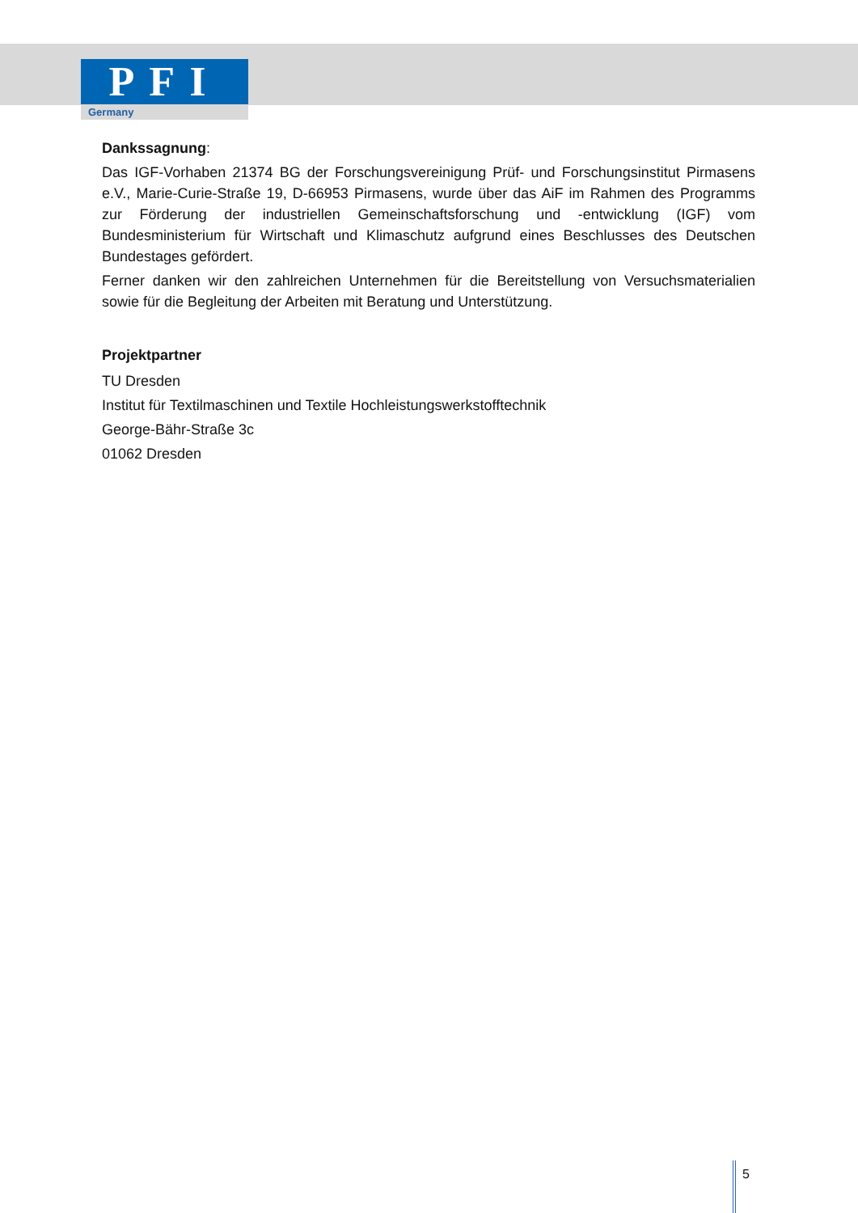PFI
Germany
Dankssagnung:
Das IGF-Vorhaben 21374 BG der Forschungsvereinigung Prüf- und Forschungsinstitut Pirmasens e.V., Marie-Curie-Straße 19, D-66953 Pirmasens, wurde über das AiF im Rahmen des Programms zur Förderung der industriellen Gemeinschaftsforschung und -entwicklung (IGF) vom Bundesministerium für Wirtschaft und Klimaschutz aufgrund eines Beschlusses des Deutschen Bundestages gefördert.
Ferner danken wir den zahlreichen Unternehmen für die Bereitstellung von Versuchsmaterialien sowie für die Begleitung der Arbeiten mit Beratung und Unterstützung.
Projektpartner
TU Dresden
Institut für Textilmaschinen und Textile Hochleistungswerkstofftechnik
George-Bähr-Straße 3c
01062 Dresden
5